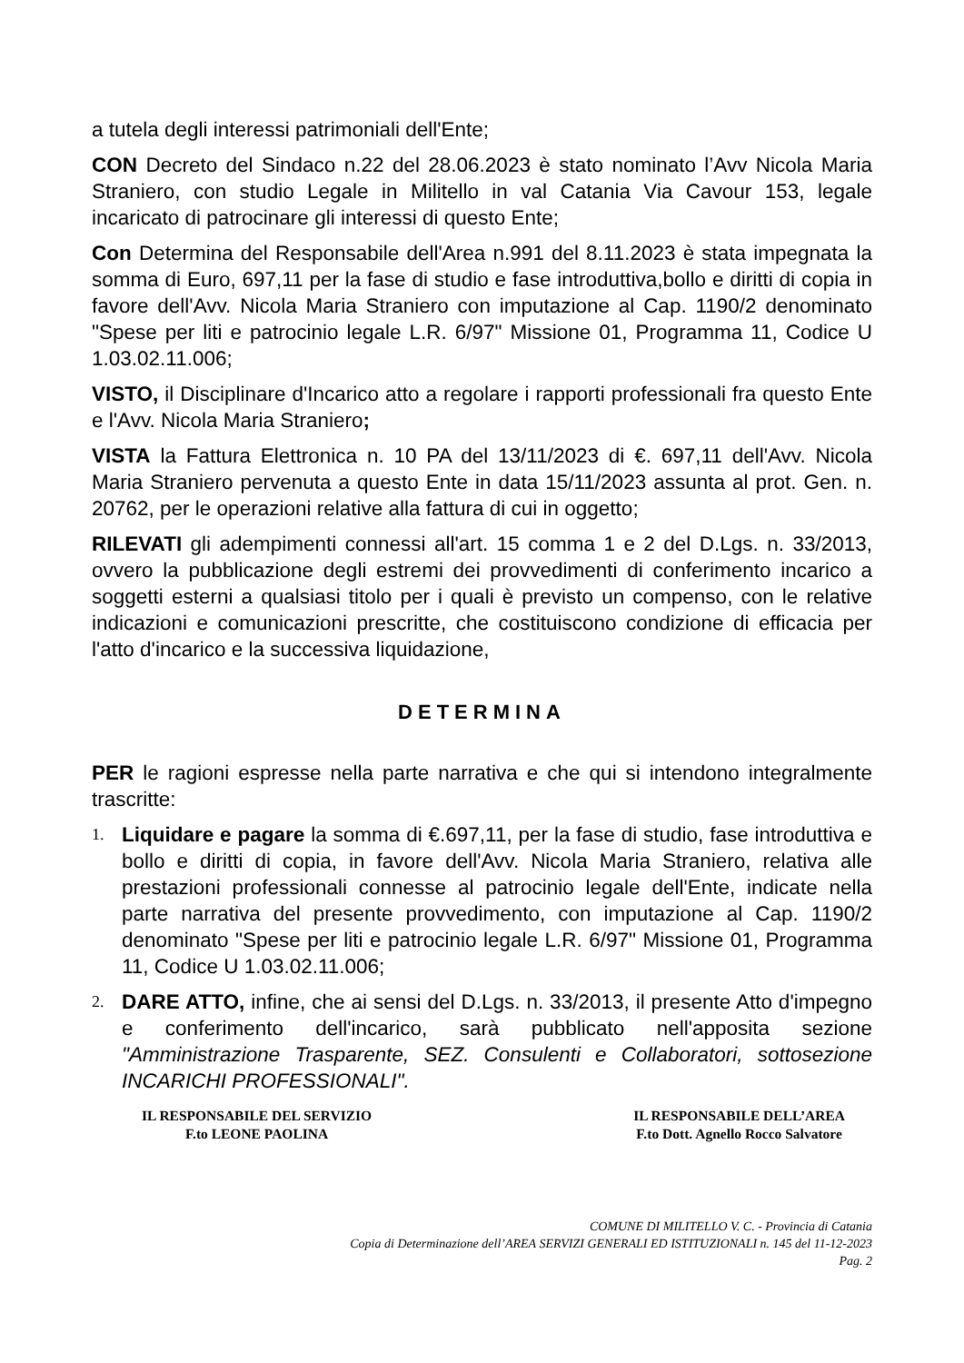a tutela degli interessi patrimoniali dell'Ente;
CON Decreto del Sindaco n.22 del 28.06.2023 è stato nominato l’Avv Nicola Maria Straniero, con studio Legale in Militello in val Catania Via Cavour 153, legale incaricato di patrocinare gli interessi di questo Ente;
Con Determina del Responsabile dell'Area n.991 del 8.11.2023 è stata impegnata la somma di Euro, 697,11 per la fase di studio e fase introduttiva,bollo e diritti di copia in favore dell'Avv. Nicola Maria Straniero con imputazione al Cap. 1190/2 denominato "Spese per liti e patrocinio legale L.R. 6/97" Missione 01, Programma 11, Codice U 1.03.02.11.006;
VISTO, il Disciplinare d'Incarico atto a regolare i rapporti professionali fra questo Ente e l'Avv. Nicola Maria Straniero;
VISTA la Fattura Elettronica n. 10 PA del 13/11/2023 di €. 697,11 dell'Avv. Nicola Maria Straniero pervenuta a questo Ente in data 15/11/2023 assunta al prot. Gen. n. 20762, per le operazioni relative alla fattura di cui in oggetto;
RILEVATI gli adempimenti connessi all'art. 15 comma 1 e 2 del D.Lgs. n. 33/2013, ovvero la pubblicazione degli estremi dei provvedimenti di conferimento incarico a soggetti esterni a qualsiasi titolo per i quali è previsto un compenso, con le relative indicazioni e comunicazioni prescritte, che costituiscono condizione di efficacia per l'atto d'incarico e la successiva liquidazione,
DETERMINA
PER le ragioni espresse nella parte narrativa e che qui si intendono integralmente trascritte:
1. Liquidare e pagare la somma di €.697,11, per la fase di studio, fase introduttiva e bollo e diritti di copia, in favore dell'Avv. Nicola Maria Straniero, relativa alle prestazioni professionali connesse al patrocinio legale dell'Ente, indicate nella parte narrativa del presente provvedimento, con imputazione al Cap. 1190/2 denominato "Spese per liti e patrocinio legale L.R. 6/97" Missione 01, Programma 11, Codice U 1.03.02.11.006;
2. DARE ATTO, infine, che ai sensi del D.Lgs. n. 33/2013, il presente Atto d'impegno e conferimento dell'incarico, sarà pubblicato nell'apposita sezione "Amministrazione Trasparente, SEZ. Consulenti e Collaboratori, sottosezione INCARICHI PROFESSIONALI".
IL RESPONSABILE DEL SERVIZIO
F.to LEONE PAOLINA
IL RESPONSABILE DELL’AREA
F.to Dott. Agnello Rocco Salvatore
COMUNE DI MILITELLO V. C. - Provincia di Catania
Copia di Determinazione dell’AREA SERVIZI GENERALI ED ISTITUZIONALI n. 145 del 11-12-2023
Pag. 2